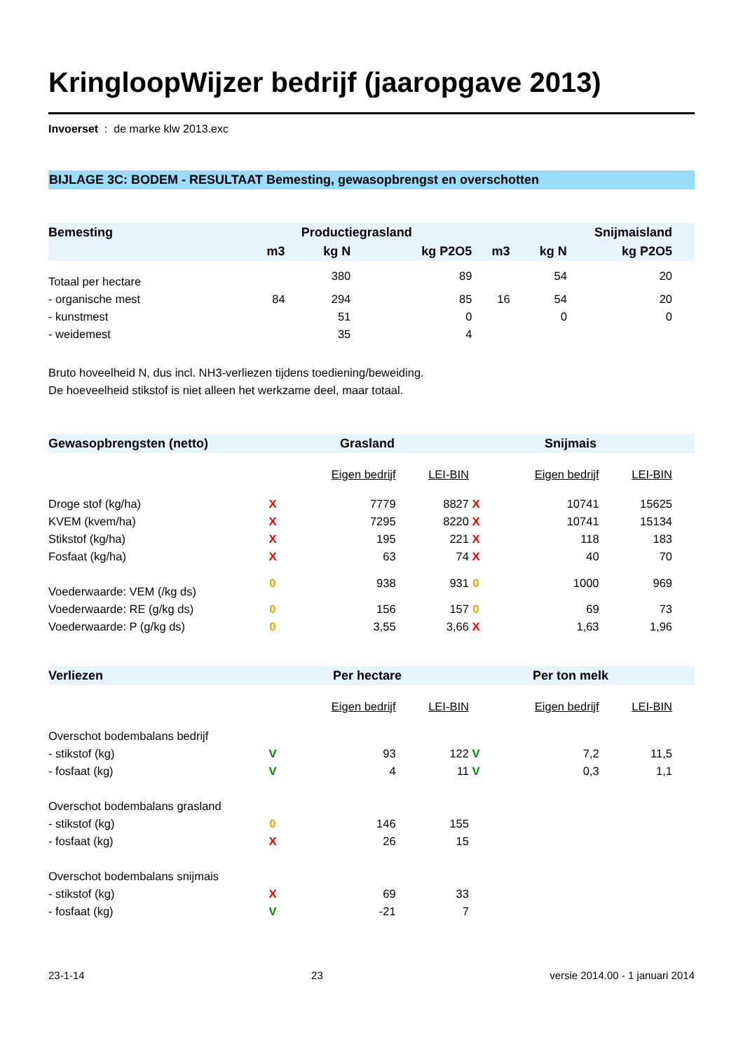KringloopWijzer bedrijf (jaaropgave 2013)
Invoerset : de marke klw 2013.exc
BIJLAGE 3C: BODEM - RESULTAAT Bemesting, gewasopbrengst en overschotten
| Bemesting | Productiegrasland | | | | Snijmaisland | | | |
| --- | --- | --- | --- | --- | --- | --- | --- | --- |
| | m3 | kg N | kg P2O5 | | m3 | kg N | kg P2O5 | |
| Totaal per hectare | | 380 | 89 | | | 54 | 20 | |
| - organische mest | 84 | 294 | 85 | | 16 | 54 | 20 | |
| - kunstmest | | 51 | 0 | | | 0 | 0 | |
| - weidemest | | 35 | 4 | | | | | |
Bruto hoveelheid N, dus incl. NH3-verliezen tijdens toediening/beweiding.
De hoeveelheid stikstof is niet alleen het werkzame deel, maar totaal.
| Gewasopbrengsten (netto) | Grasland | | | Snijmais | | | |
| --- | --- | --- | --- | --- | --- | --- | --- |
| | | Eigen bedrijf | LEI-BIN | | Eigen bedrijf | LEI-BIN | |
| Droge stof (kg/ha) | X | 7779 | 8827 | X | 10741 | 15625 | |
| KVEM (kvem/ha) | X | 7295 | 8220 | X | 10741 | 15134 | |
| Stikstof (kg/ha) | X | 195 | 221 | X | 118 | 183 | |
| Fosfaat (kg/ha) | X | 63 | 74 | X | 40 | 70 | |
| Voederwaarde: VEM (/kg ds) | 0 | 938 | 931 | 0 | 1000 | 969 | |
| Voederwaarde: RE (g/kg ds) | 0 | 156 | 157 | 0 | 69 | 73 | |
| Voederwaarde: P (g/kg ds) | 0 | 3,55 | 3,66 | X | 1,63 | 1,96 | |
| Verliezen | Per hectare | | | Per ton melk | | | |
| | | Eigen bedrijf | LEI-BIN | | Eigen bedrijf | LEI-BIN | |
| Overschot bodembalans bedrijf | | | | | | | |
| - stikstof (kg) | V | 93 | 122 | V | 7,2 | 11,5 | |
| - fosfaat (kg) | V | 4 | 11 | V | 0,3 | 1,1 | |
| Overschot bodembalans grasland | | | | | | | |
| - stikstof (kg) | 0 | 146 | 155 | | | | |
| - fosfaat (kg) | X | 26 | 15 | | | | |
| Overschot bodembalans snijmais | | | | | | | |
| - stikstof (kg) | X | 69 | 33 | | | | |
| - fosfaat (kg) | V | -21 | 7 | | | | |
23-1-14 23 versie 2014.00 - 1 januari 2014